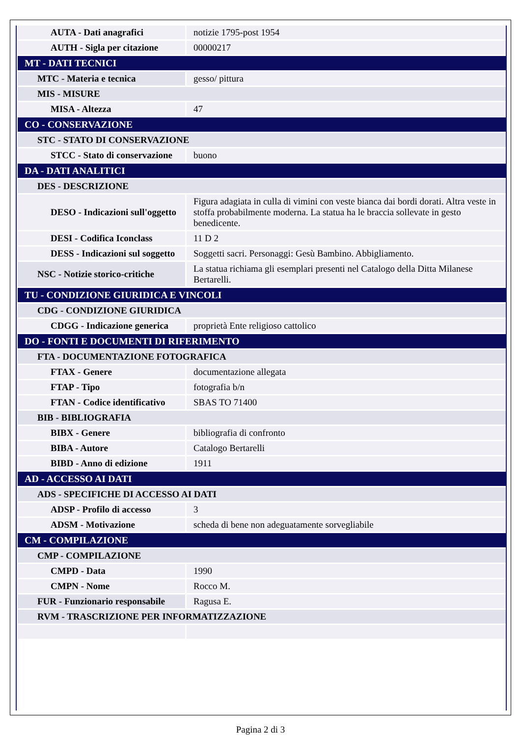| AUTA - Dati anagrafici | notizie 1795-post 1954 |
| AUTH - Sigla per citazione | 00000217 |
| MT - DATI TECNICI | |
| MTC - Materia e tecnica | gesso/ pittura |
| MIS - MISURE | |
| MISA - Altezza | 47 |
| CO - CONSERVAZIONE | |
| STC - STATO DI CONSERVAZIONE | |
| STCC - Stato di conservazione | buono |
| DA - DATI ANALITICI | |
| DES - DESCRIZIONE | |
| DESO - Indicazioni sull'oggetto | Figura adagiata in culla di vimini con veste bianca dai bordi dorati. Altra veste in stoffa probabilmente moderna. La statua ha le braccia sollevate in gesto benedicente. |
| DESI - Codifica Iconclass | 11 D 2 |
| DESS - Indicazioni sul soggetto | Soggetti sacri. Personaggi: Gesù Bambino. Abbigliamento. |
| NSC - Notizie storico-critiche | La statua richiama gli esemplari presenti nel Catalogo della Ditta Milanese Bertarelli. |
| TU - CONDIZIONE GIURIDICA E VINCOLI | |
| CDG - CONDIZIONE GIURIDICA | |
| CDGG - Indicazione generica | proprietà Ente religioso cattolico |
| DO - FONTI E DOCUMENTI DI RIFERIMENTO | |
| FTA - DOCUMENTAZIONE FOTOGRAFICA | |
| FTAX - Genere | documentazione allegata |
| FTAP - Tipo | fotografia b/n |
| FTAN - Codice identificativo | SBAS TO 71400 |
| BIB - BIBLIOGRAFIA | |
| BIBX - Genere | bibliografia di confronto |
| BIBA - Autore | Catalogo Bertarelli |
| BIBD - Anno di edizione | 1911 |
| AD - ACCESSO AI DATI | |
| ADS - SPECIFICHE DI ACCESSO AI DATI | |
| ADSP - Profilo di accesso | 3 |
| ADSM - Motivazione | scheda di bene non adeguatamente sorvegliabile |
| CM - COMPILAZIONE | |
| CMP - COMPILAZIONE | |
| CMPD - Data | 1990 |
| CMPN - Nome | Rocco M. |
| FUR - Funzionario responsabile | Ragusa E. |
| RVM - TRASCRIZIONE PER INFORMATIZZAZIONE | |
Pagina 2 di 3